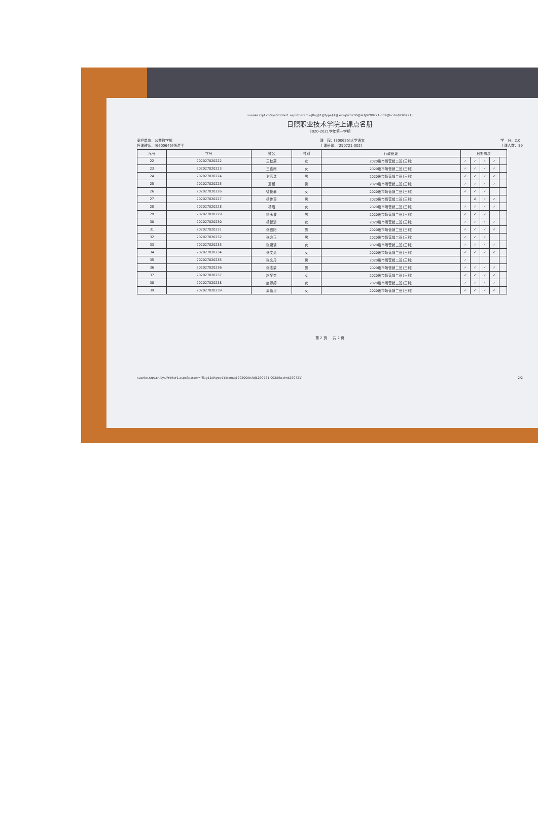xuanke.rzpt.cn/sys/Printer1.aspx?param=[flag$1@type$1@xnxq$20200@sktj$290721-002@kcdm$290721]
日照职业技术学院上课点名册
2020-2021学年第一学期
承担单位：公共教学部
任课教师：[6600645]张洪平
课　程：[300625]大学语文
上课班级：[290721-002]
学　分：2.0
上课人数：39
| 序号 | 学号 | 姓名 | 性别 | 行政班级 | 日期周次 | | | | |
| --- | --- | --- | --- | --- | --- | --- | --- | --- | --- |
| 22 | 202027020222 | 王秋燕 | 女 | 2020级市场营销二班(三利) | ✓ | ✓ | ✓ | ✓ | |
| 23 | 202027020223 | 王鑫雨 | 女 | 2020级市场营销二班(三利) | ✓ | ✓ | ✓ | ✓ | |
| 24 | 202027020224 | 谢高瑞 | 男 | 2020级市场营销二班(三利) | ✓ | ✓ | ✓ | ✓ | |
| 25 | 202027020225 | 邢超 | 男 | 2020级市场营销二班(三利) | ✓ | ✓ | ✓ | ✓ | |
| 26 | 202027020226 | 徐艳菲 | 女 | 2020级市场营销二班(三利) | ✓ | ✓ | ✓ | | |
| 27 | 202027020227 | 杨传東 | 男 | 2020级市场营销二班(三利) | | ✗ | ✓ | ✓ | |
| 28 | 202027020228 | 杨璐 | 女 | 2020级市场营销二班(三利) | ✓ | ✓ | ✓ | ✓ | |
| 29 | 202027020229 | 杨玉波 | 男 | 2020级市场营销二班(三利) | ✓ | ✓ | ✓ | | |
| 30 | 202027020230 | 杨智清 | 女 | 2020级市场营销二班(三利) | ✓ | ✓ | ✓ | ✓ | |
| 31 | 202027020231 | 张殿阳 | 男 | 2020级市场营销二班(三利) | ✓ | ✓ | ✓ | ✓ | |
| 32 | 202027020232 | 张方正 | 男 | 2020级市场营销二班(三利) | ✓ | ✓ | ✓ | | |
| 33 | 202027020233 | 张婕瑜 | 女 | 2020级市场营销二班(三利) | ✓ | ✓ | ✓ | ✓ | |
| 34 | 202027020234 | 张文清 | 女 | 2020级市场营销二班(三利) | ✓ | ✓ | ✓ | ✓ | |
| 35 | 202027020235 | 张文丹 | 男 | 2020级市场营销二班(三利) | ✓ | | | | |
| 36 | 202027020236 | 张志豪 | 男 | 2020级市场营销二班(三利) | ✓ | ✓ | ✓ | ✓ | |
| 37 | 202027020237 | 赵梦杰 | 女 | 2020级市场营销二班(三利) | ✓ | ✓ | ✓ | ✓ | |
| 38 | 202027020238 | 赵婷婷 | 女 | 2020级市场营销二班(三利) | ✓ | ✓ | ✓ | ✓ | |
| 39 | 202027020239 | 周新月 | 女 | 2020级市场营销二班(三利) | ✓ | ✓ | ✓ | ✓ | |
第 2 页 　 共 2 页
xuanke.rzpt.cn/sys/Printer1.aspx?param=[flag$1@type$1@xnxq$20200@sktj$290721-002@kcdm$290721] 2/2